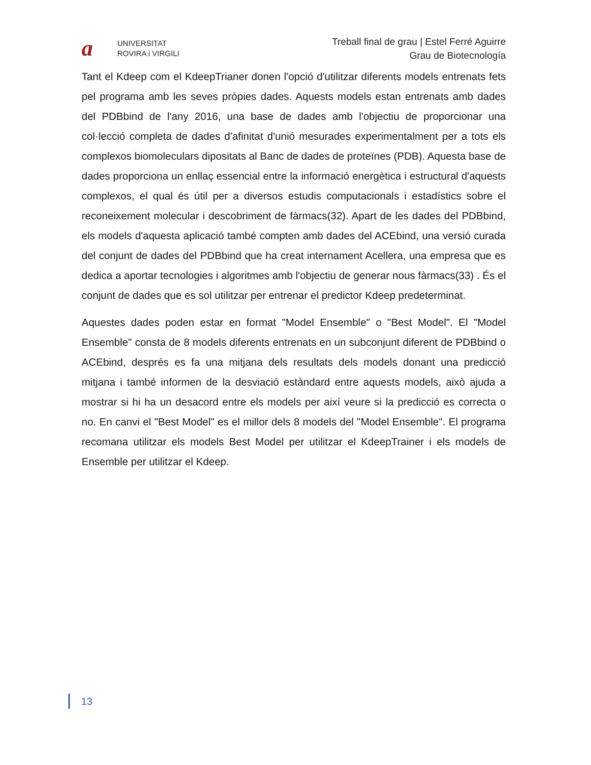a
UNIVERSITAT
ROVIRA i VIRGILI
Treball final de grau | Estel Ferré Aguirre
Grau de Biotecnología
Tant el Kdeep com el KdeepTrianer donen l'opció d'utilitzar diferents models entrenats fets pel programa amb les seves pròpies dades. Aquests models estan entrenats amb dades del PDBbind de l'any 2016, una base de dades amb l'objectiu de proporcionar una col·lecció completa de dades d'afinitat d'unió mesurades experimentalment per a tots els complexos biomoleculars dipositats al Banc de dades de proteïnes (PDB). Aquesta base de dades proporciona un enllaç essencial entre la informació energètica i estructural d'aquests complexos, el qual és útil per a diversos estudis computacionals i estadístics sobre el reconeixement molecular i descobriment de fàrmacs(32). Apart de les dades del PDBbind, els models d'aquesta aplicació també compten amb dades del ACEbind, una versió curada del conjunt de dades del PDBbind que ha creat internament Acellera, una empresa que es dedica a aportar tecnologies i algoritmes amb l'objectiu de generar nous fàrmacs(33) . És el conjunt de dades que es sol utilitzar per entrenar el predictor Kdeep predeterminat.
Aquestes dades poden estar en format "Model Ensemble" o "Best Model". El "Model Ensemble" consta de 8 models diferents entrenats en un subconjunt diferent de PDBbind o ACEbind, després es fa una mitjana dels resultats dels models donant una predicció mitjana i també informen de la desviació estàndard entre aquests models, això ajuda a mostrar si hi ha un desacord entre els models per així veure si la predicció es correcta o no. En canvi el "Best Model" es el millor dels 8 models del "Model Ensemble". El programa recomana utilitzar els models Best Model per utilitzar el KdeepTrainer i els models de Ensemble per utilitzar el Kdeep.
13